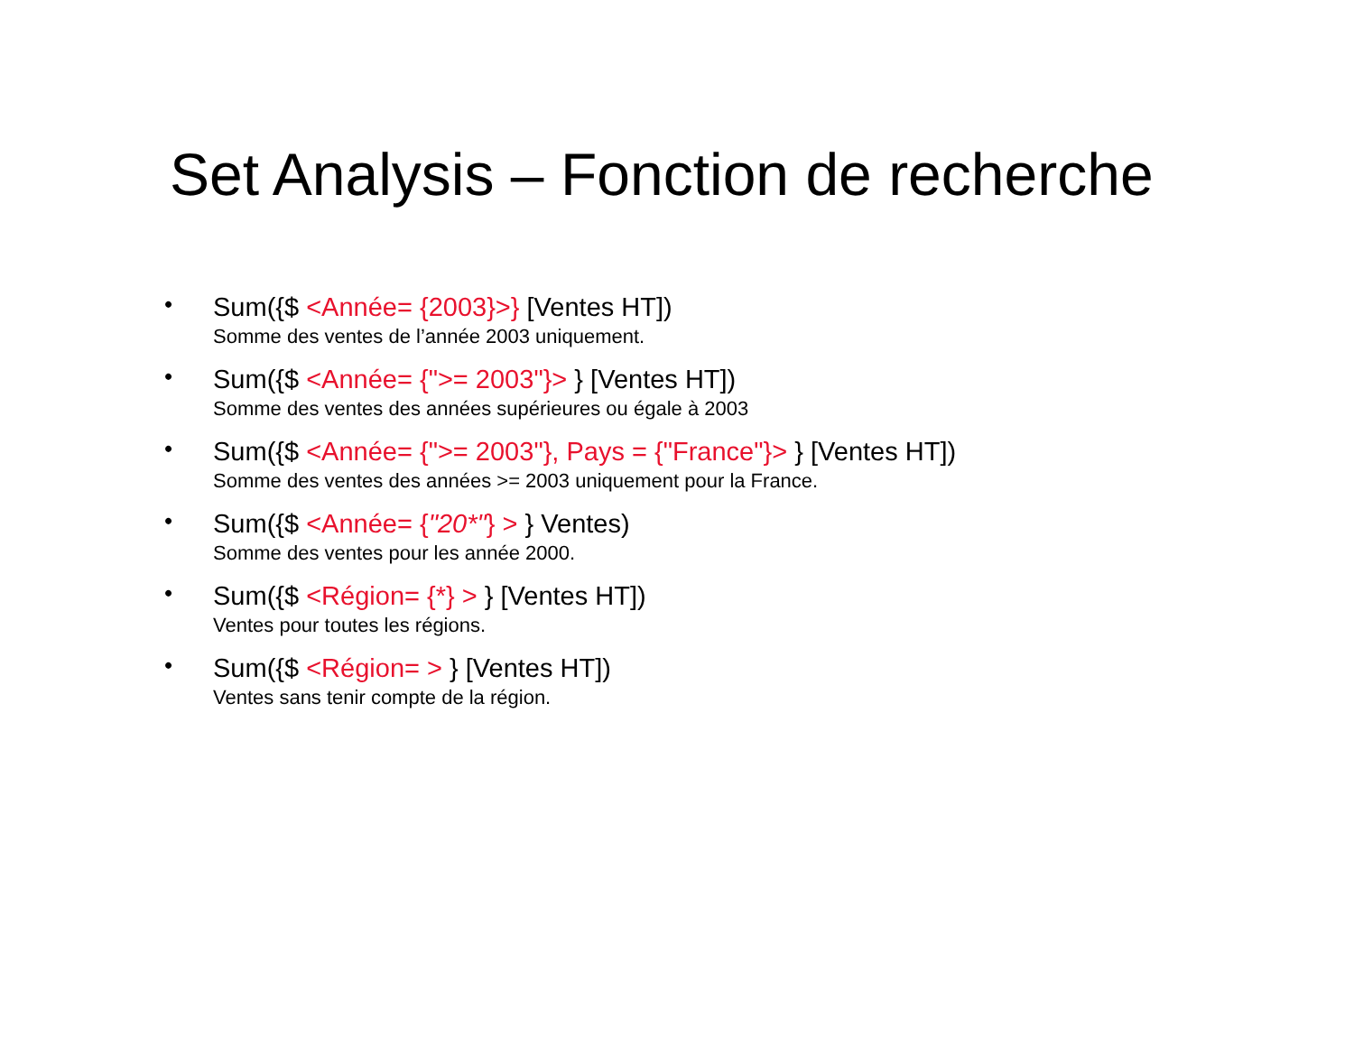Set Analysis – Fonction de recherche
•
Sum({$ <Année= {2003}>} [Ventes HT])
Somme des ventes de l’année 2003 uniquement.
•
Sum({$ <Année= {">= 2003"}> } [Ventes HT])
Somme des ventes des années supérieures ou égale à 2003
•
Sum({$ <Année= {">= 2003"}, Pays = {"France"}> } [Ventes HT])
Somme des ventes des années >= 2003 uniquement pour la France.
•
Sum({$ <Année= {"20*"} > } Ventes)
Somme des ventes pour les année 2000.
•
Sum({$ <Région= {*} > } [Ventes HT])
Ventes pour toutes les régions.
•
Sum({$ <Région= > } [Ventes HT])
Ventes sans tenir compte de la région.